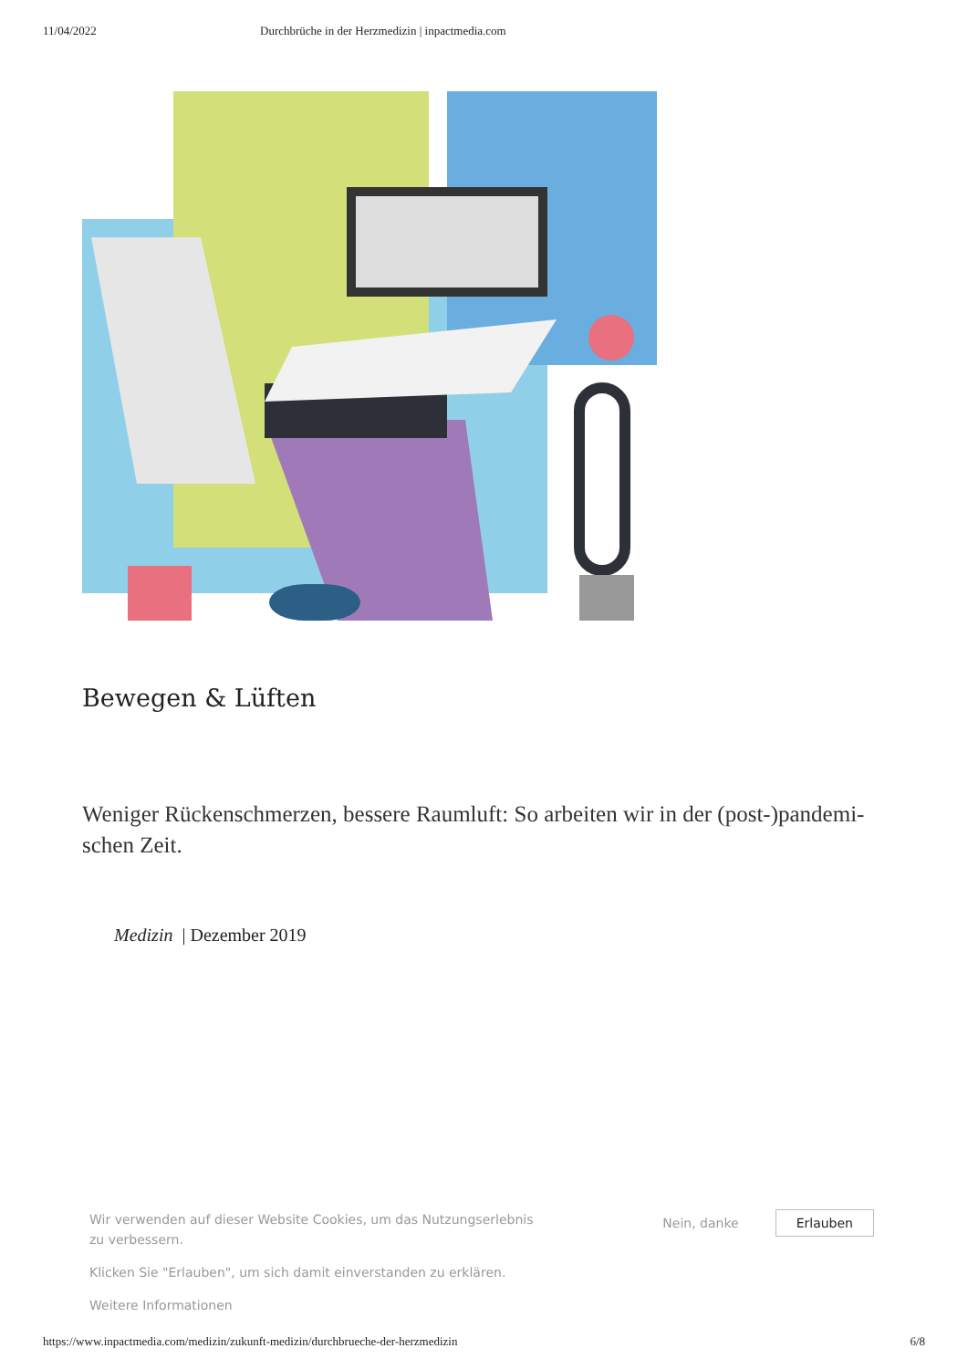11/04/2022 Durchbrüche in der Herzmedizin | inpactmedia.com
Bewegen & Lüften
Weniger Rückenschmerzen, bessere Raumluft: So arbeiten wir in der (post-)pandemi­schen Zeit.
Medizin | Dezember 2019
Wir verwenden auf dieser Website Cookies, um das Nutzungserlebnis zu verbessern.
Klicken Sie "Erlauben", um sich damit einverstanden zu erklären.
Weitere Informationen
Nein, danke Erlauben
https://www.inpactmedia.com/medizin/zukunft-medizin/durchbrueche-der-herzmedizin 6/8